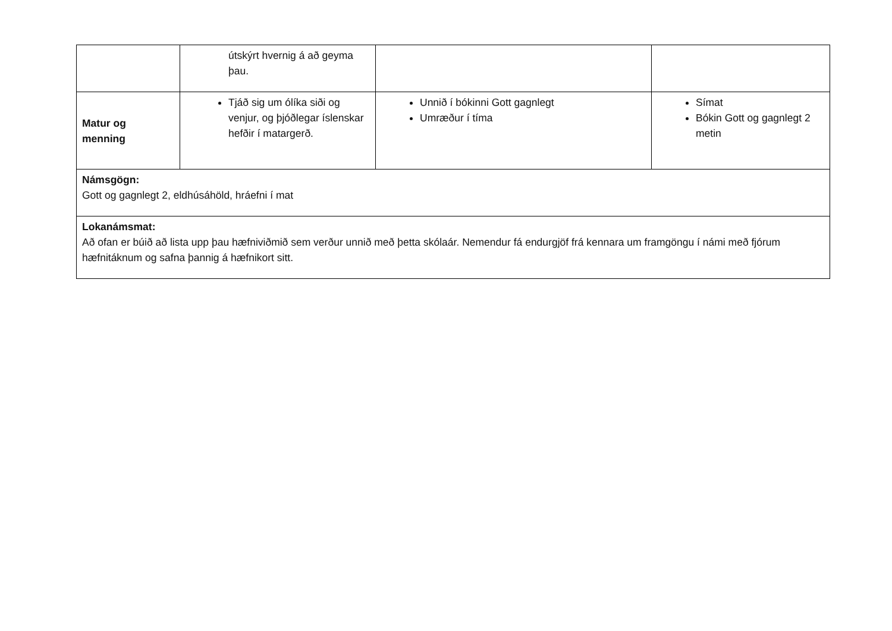| | útskýrt hvernig á að geyma þau. | | |
| Matur og menning | Tjáð sig um ólíka siði og venjur, og þjóðlegar íslenskar hefðir í matargerð. | Unnið í bókinni Gott gagnlegt Umræður í tíma | Símat Bókin Gott og gagnlegt 2 metin |
| Námsgögn: Gott og gagnlegt 2, eldhúsáhöld, hráefni í mat | | | |
| Lokanámsmat: Að ofan er búið að lista upp þau hæfniviðmið sem verður unnið með þetta skólaár. Nemendur fá endurgjöf frá kennara um framgöngu í námi með fjórum hæfnitáknum og safna þannig á hæfnikort sitt. | | | |